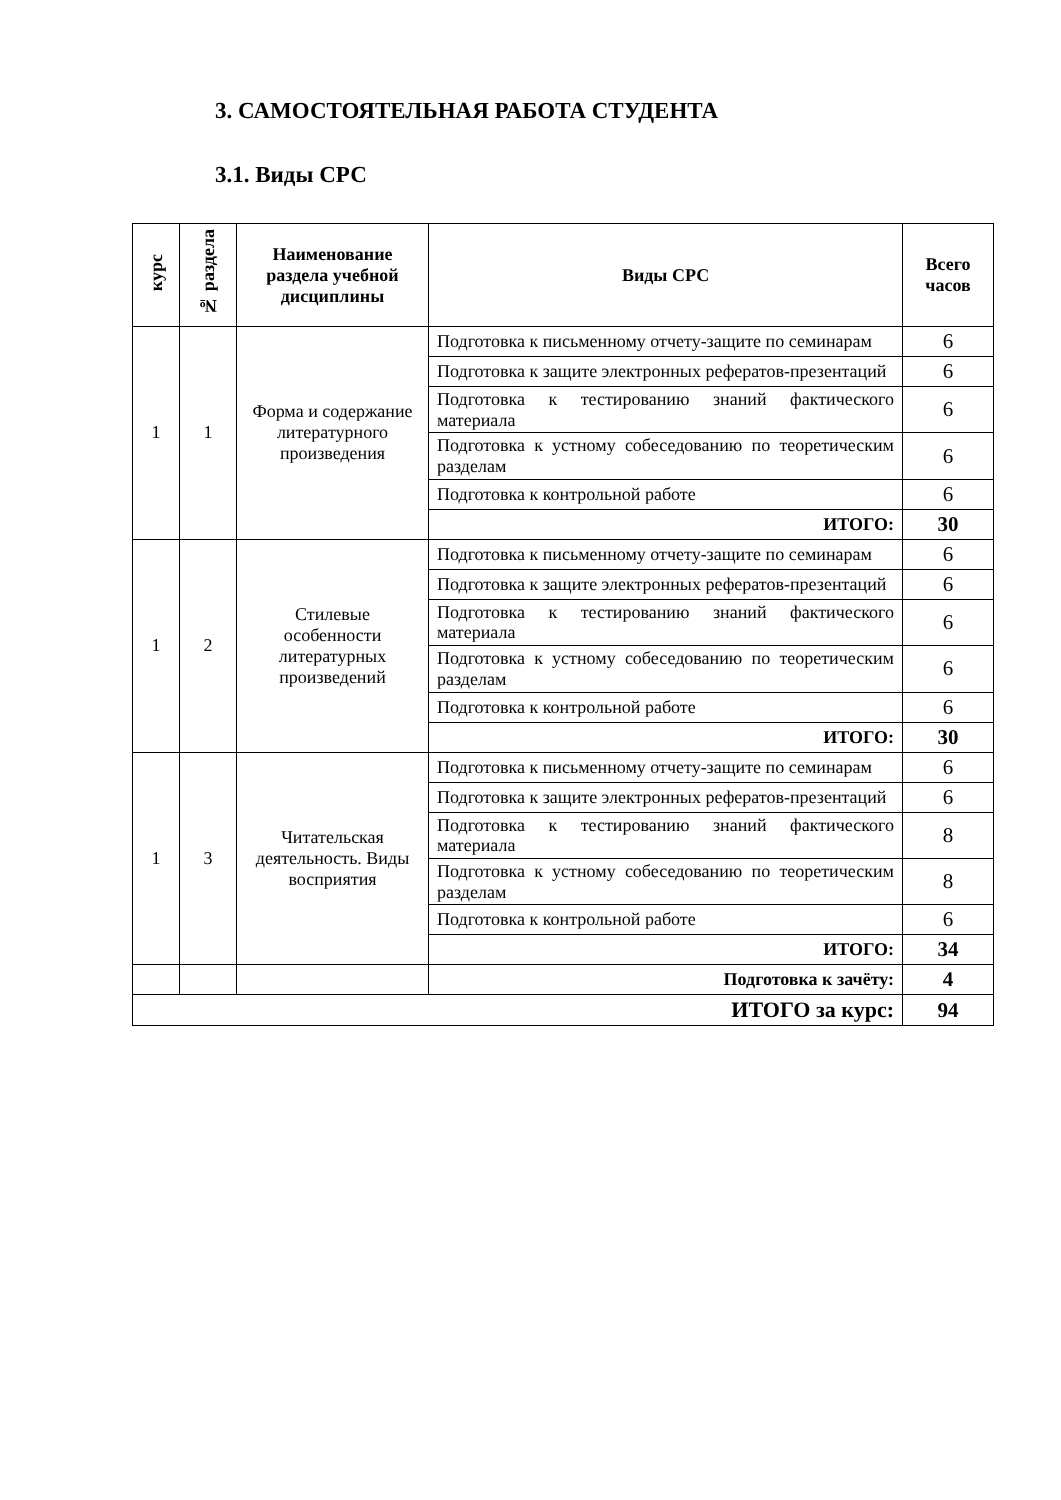3. САМОСТОЯТЕЛЬНАЯ РАБОТА СТУДЕНТА
3.1. Виды СРС
| курс | № раздела | Наименование раздела учебной дисциплины | Виды СРС | Всего часов |
| --- | --- | --- | --- | --- |
| 1 | 1 | Форма и содержание литературного произведения | Подготовка к письменному отчету-защите по семинарам | 6 |
| | | | Подготовка к защите электронных рефератов-презентаций | 6 |
| | | | Подготовка к тестированию знаний фактического материала | 6 |
| | | | Подготовка к устному собеседованию по теоретическим разделам | 6 |
| | | | Подготовка к контрольной работе | 6 |
| | | | ИТОГО: | 30 |
| 1 | 2 | Стилевые особенности литературных произведений | Подготовка к письменному отчету-защите по семинарам | 6 |
| | | | Подготовка к защите электронных рефератов-презентаций | 6 |
| | | | Подготовка к тестированию знаний фактического материала | 6 |
| | | | Подготовка к устному собеседованию по теоретическим разделам | 6 |
| | | | Подготовка к контрольной работе | 6 |
| | | | ИТОГО: | 30 |
| 1 | 3 | Читательская деятельность. Виды восприятия | Подготовка к письменному отчету-защите по семинарам | 6 |
| | | | Подготовка к защите электронных рефератов-презентаций | 6 |
| | | | Подготовка к тестированию знаний фактического материала | 8 |
| | | | Подготовка к устному собеседованию по теоретическим разделам | 8 |
| | | | Подготовка к контрольной работе | 6 |
| | | | ИТОГО: | 34 |
| | | | Подготовка к зачёту: | 4 |
| ИТОГО за курс: | | | | 94 |